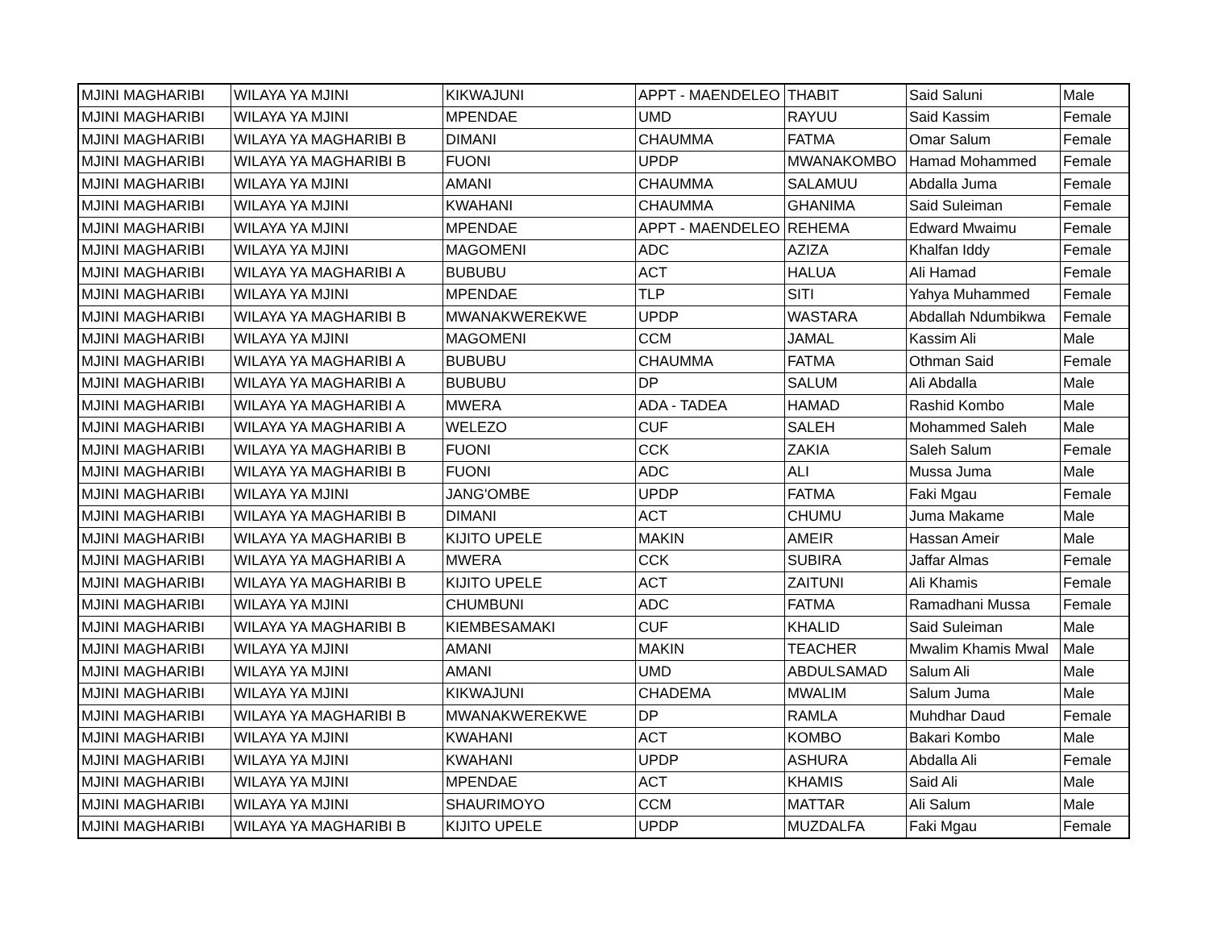| MJINI MAGHARIBI | WILAYA YA MJINI | KIKWAJUNI | APPT - MAENDELEO | THABIT | Said Saluni | Male |
| MJINI MAGHARIBI | WILAYA YA MJINI | MPENDAE | UMD | RAYUU | Said Kassim | Female |
| MJINI MAGHARIBI | WILAYA YA MAGHARIBI B | DIMANI | CHAUMMA | FATMA | Omar Salum | Female |
| MJINI MAGHARIBI | WILAYA YA MAGHARIBI B | FUONI | UPDP | MWANAKOMBO | Hamad Mohammed | Female |
| MJINI MAGHARIBI | WILAYA YA MJINI | AMANI | CHAUMMA | SALAMUU | Abdalla Juma | Female |
| MJINI MAGHARIBI | WILAYA YA MJINI | KWAHANI | CHAUMMA | GHANIMA | Said Suleiman | Female |
| MJINI MAGHARIBI | WILAYA YA MJINI | MPENDAE | APPT - MAENDELEO | REHEMA | Edward Mwaimu | Female |
| MJINI MAGHARIBI | WILAYA YA MJINI | MAGOMENI | ADC | AZIZA | Khalfan Iddy | Female |
| MJINI MAGHARIBI | WILAYA YA MAGHARIBI A | BUBUBU | ACT | HALUA | Ali Hamad | Female |
| MJINI MAGHARIBI | WILAYA YA MJINI | MPENDAE | TLP | SITI | Yahya Muhammed | Female |
| MJINI MAGHARIBI | WILAYA YA MAGHARIBI B | MWANAKWEREKWE | UPDP | WASTARA | Abdallah Ndumbikwa | Female |
| MJINI MAGHARIBI | WILAYA YA MJINI | MAGOMENI | CCM | JAMAL | Kassim Ali | Male |
| MJINI MAGHARIBI | WILAYA YA MAGHARIBI A | BUBUBU | CHAUMMA | FATMA | Othman Said | Female |
| MJINI MAGHARIBI | WILAYA YA MAGHARIBI A | BUBUBU | DP | SALUM | Ali Abdalla | Male |
| MJINI MAGHARIBI | WILAYA YA MAGHARIBI A | MWERA | ADA - TADEA | HAMAD | Rashid Kombo | Male |
| MJINI MAGHARIBI | WILAYA YA MAGHARIBI A | WELEZO | CUF | SALEH | Mohammed Saleh | Male |
| MJINI MAGHARIBI | WILAYA YA MAGHARIBI B | FUONI | CCK | ZAKIA | Saleh Salum | Female |
| MJINI MAGHARIBI | WILAYA YA MAGHARIBI B | FUONI | ADC | ALI | Mussa Juma | Male |
| MJINI MAGHARIBI | WILAYA YA MJINI | JANG'OMBE | UPDP | FATMA | Faki Mgau | Female |
| MJINI MAGHARIBI | WILAYA YA MAGHARIBI B | DIMANI | ACT | CHUMU | Juma Makame | Male |
| MJINI MAGHARIBI | WILAYA YA MAGHARIBI B | KIJITO UPELE | MAKIN | AMEIR | Hassan Ameir | Male |
| MJINI MAGHARIBI | WILAYA YA MAGHARIBI A | MWERA | CCK | SUBIRA | Jaffar Almas | Female |
| MJINI MAGHARIBI | WILAYA YA MAGHARIBI B | KIJITO UPELE | ACT | ZAITUNI | Ali Khamis | Female |
| MJINI MAGHARIBI | WILAYA YA MJINI | CHUMBUNI | ADC | FATMA | Ramadhani Mussa | Female |
| MJINI MAGHARIBI | WILAYA YA MAGHARIBI B | KIEMBESAMAKI | CUF | KHALID | Said Suleiman | Male |
| MJINI MAGHARIBI | WILAYA YA MJINI | AMANI | MAKIN | TEACHER | Mwalim Khamis Mwal | Male |
| MJINI MAGHARIBI | WILAYA YA MJINI | AMANI | UMD | ABDULSAMAD | Salum Ali | Male |
| MJINI MAGHARIBI | WILAYA YA MJINI | KIKWAJUNI | CHADEMA | MWALIM | Salum Juma | Male |
| MJINI MAGHARIBI | WILAYA YA MAGHARIBI B | MWANAKWEREKWE | DP | RAMLA | Muhdhar Daud | Female |
| MJINI MAGHARIBI | WILAYA YA MJINI | KWAHANI | ACT | KOMBO | Bakari Kombo | Male |
| MJINI MAGHARIBI | WILAYA YA MJINI | KWAHANI | UPDP | ASHURA | Abdalla Ali | Female |
| MJINI MAGHARIBI | WILAYA YA MJINI | MPENDAE | ACT | KHAMIS | Said Ali | Male |
| MJINI MAGHARIBI | WILAYA YA MJINI | SHAURIMOYO | CCM | MATTAR | Ali Salum | Male |
| MJINI MAGHARIBI | WILAYA YA MAGHARIBI B | KIJITO UPELE | UPDP | MUZDALFA | Faki Mgau | Female |